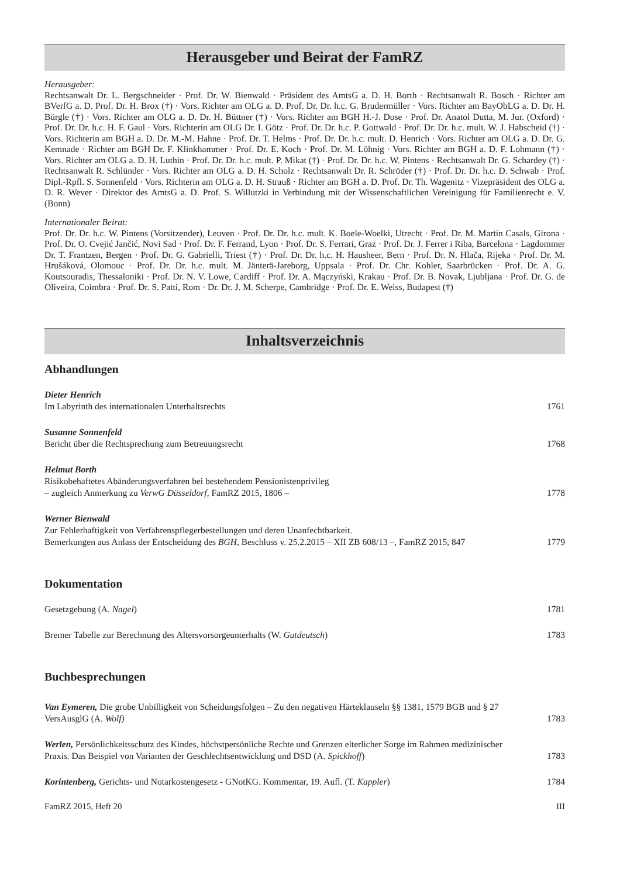Herausgeber und Beirat der FamRZ
Herausgeber:
Rechtsanwalt Dr. L. Bergschneider · Prof. Dr. W. Bienwald · Präsident des AmtsG a. D. H. Borth · Rechtsanwalt R. Bosch · Richter am BVerfG a. D. Prof. Dr. H. Brox (†) · Vors. Richter am OLG a. D. Prof. Dr. Dr. h.c. G. Brudermüller · Vors. Richter am BayObLG a. D. Dr. H. Bürgle (†) · Vors. Richter am OLG a. D. Dr. H. Büttner (†) · Vors. Richter am BGH H.-J. Dose · Prof. Dr. Anatol Dutta, M. Jur. (Oxford) · Prof. Dr. Dr. h.c. H. F. Gaul · Vors. Richterin am OLG Dr. I. Götz · Prof. Dr. Dr. h.c. P. Gottwald · Prof. Dr. Dr. h.c. mult. W. J. Habscheid (†) · Vors. Richterin am BGH a. D. Dr. M.-M. Hahne · Prof. Dr. T. Helms · Prof. Dr. Dr. h.c. mult. D. Henrich · Vors. Richter am OLG a. D. Dr. G. Kemnade · Richter am BGH Dr. F. Klinkhammer · Prof. Dr. E. Koch · Prof. Dr. M. Löhnig · Vors. Richter am BGH a. D. F. Lohmann (†) · Vors. Richter am OLG a. D. H. Luthin · Prof. Dr. Dr. h.c. mult. P. Mikat (†) · Prof. Dr. Dr. h.c. W. Pintens · Rechtsanwalt Dr. G. Schardey (†) · Rechtsanwalt R. Schlünder · Vors. Richter am OLG a. D. H. Scholz · Rechtsanwalt Dr. R. Schröder (†) · Prof. Dr. Dr. h.c. D. Schwab · Prof. Dipl.-Rpfl. S. Sonnenfeld · Vors. Richterin am OLG a. D. H. Strauß · Richter am BGH a. D. Prof. Dr. Th. Wagenitz · Vizepräsident des OLG a. D. R. Wever · Direktor des AmtsG a. D. Prof. S. Willutzki in Verbindung mit der Wissenschaftlichen Vereinigung für Familienrecht e. V. (Bonn)
Internationaler Beirat:
Prof. Dr. Dr. h.c. W. Pintens (Vorsitzender), Leuven · Prof. Dr. Dr. h.c. mult. K. Boele-Woelki, Utrecht · Prof. Dr. M. Martín Casals, Girona · Prof. Dr. O. Cvejić Jančić, Novi Sad · Prof. Dr. F. Ferrand, Lyon · Prof. Dr. S. Ferrari, Graz · Prof. Dr. J. Ferrer i Riba, Barcelona · Lagdommer Dr. T. Frantzen, Bergen · Prof. Dr. G. Gabrielli, Triest (†) · Prof. Dr. Dr. h.c. H. Hausheer, Bern · Prof. Dr. N. Hlača, Rijeka · Prof. Dr. M. Hrušáková, Olomouc · Prof. Dr. Dr. h.c. mult. M. Jänterä-Jareborg, Uppsala · Prof. Dr. Chr. Kohler, Saarbrücken · Prof. Dr. A. G. Koutsouradis, Thessaloniki · Prof. Dr. N. V. Lowe, Cardiff · Prof. Dr. A. Mączyński, Krakau · Prof. Dr. B. Novak, Ljubljana · Prof. Dr. G. de Oliveira, Coimbra · Prof. Dr. S. Patti, Rom · Dr. Dr. J. M. Scherpe, Cambridge · Prof. Dr. E. Weiss, Budapest (†)
Inhaltsverzeichnis
Abhandlungen
Dieter Henrich
Im Labyrinth des internationalen Unterhaltsrechts
1761
Susanne Sonnenfeld
Bericht über die Rechtsprechung zum Betreuungsrecht
1768
Helmut Borth
Risikobehaftetes Abänderungsverfahren bei bestehendem Pensionistenprivileg
– zugleich Anmerkung zu VerwG Düsseldorf, FamRZ 2015, 1806 –
1778
Werner Bienwald
Zur Fehlerhaftigkeit von Verfahrenspflegerbestellungen und deren Unanfechtbarkeit.
Bemerkungen aus Anlass der Entscheidung des BGH, Beschluss v. 25.2.2015 – XII ZB 608/13 –, FamRZ 2015, 847
1779
Dokumentation
Gesetzgebung (A. Nagel)
1781
Bremer Tabelle zur Berechnung des Altersvorsorgeunterhalts (W. Gutdeutsch)
1783
Buchbesprechungen
Van Eymeren, Die grobe Unbilligkeit von Scheidungsfolgen – Zu den negativen Härteklauseln §§ 1381, 1579 BGB und § 27 VersAusglG (A. Wolf)
1783
Werlen, Persönlichkeitsschutz des Kindes, höchstpersönliche Rechte und Grenzen elterlicher Sorge im Rahmen medizinischer Praxis. Das Beispiel von Varianten der Geschlechtsentwicklung und DSD (A. Spickhoff)
1783
Korintenberg, Gerichts- und Notarkostengesetz - GNotKG. Kommentar, 19. Aufl. (T. Kappler)
1784
FamRZ 2015, Heft 20 III